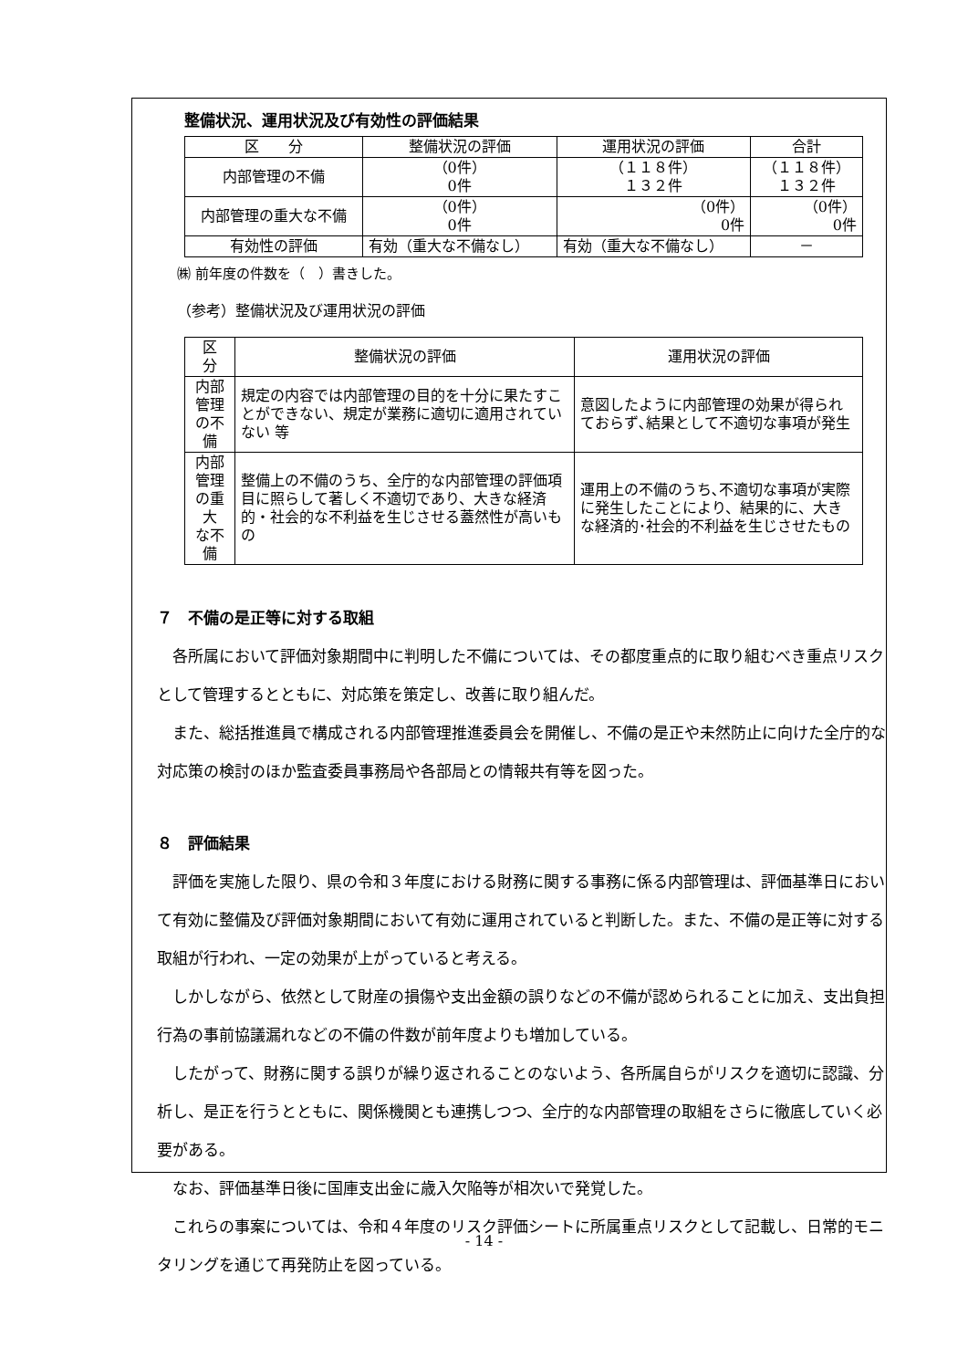整備状況、運用状況及び有効性の評価結果
| 区 分 | 整備状況の評価 | 運用状況の評価 | 合計 |
| --- | --- | --- | --- |
| 内部管理の不備 | （0件） 0件 | （１１８件） １３２件 | （１１８件） １３２件 |
| 内部管理の重大な不備 | （0件） 0件 | （0件） 0件 | （0件） 0件 |
| 有効性の評価 | 有効（重大な不備なし） | 有効（重大な不備なし） | － |
㈱ 前年度の件数を（　）書きした。
（参考）整備状況及び運用状況の評価
| 区 分 | 整備状況の評価 | 運用状況の評価 |
| --- | --- | --- |
| 内部管理 の不備 | 規定の内容では内部管理の目的を十分に果たすことができない、規定が業務に適切に適用されていない 等 | 意図したように内部管理の効果が得られておらず､結果として不適切な事項が発生 |
| 内部管理 の重大 な不備 | 整備上の不備のうち、全庁的な内部管理の評価項目に照らして著しく不適切であり、大きな経済的・社会的な不利益を生じさせる蓋然性が高いもの | 運用上の不備のうち､不適切な事項が実際に発生したことにより、結果的に、大きな経済的･社会的不利益を生じさせたもの |
７　不備の是正等に対する取組
各所属において評価対象期間中に判明した不備については、その都度重点的に取り組むべき重点リスクとして管理するとともに、対応策を策定し、改善に取り組んだ。
また、総括推進員で構成される内部管理推進委員会を開催し、不備の是正や未然防止に向けた全庁的な対応策の検討のほか監査委員事務局や各部局との情報共有等を図った。
８　評価結果
評価を実施した限り、県の令和３年度における財務に関する事務に係る内部管理は、評価基準日において有効に整備及び評価対象期間において有効に運用されていると判断した。また、不備の是正等に対する取組が行われ、一定の効果が上がっていると考える。
しかしながら、依然として財産の損傷や支出金額の誤りなどの不備が認められることに加え、支出負担行為の事前協議漏れなどの不備の件数が前年度よりも増加している。
したがって、財務に関する誤りが繰り返されることのないよう、各所属自らがリスクを適切に認識、分析し、是正を行うとともに、関係機関とも連携しつつ、全庁的な内部管理の取組をさらに徹底していく必要がある。
なお、評価基準日後に国庫支出金に歳入欠陥等が相次いで発覚した。
これらの事案については、令和４年度のリスク評価シートに所属重点リスクとして記載し、日常的モニタリングを通じて再発防止を図っている。
- 14 -